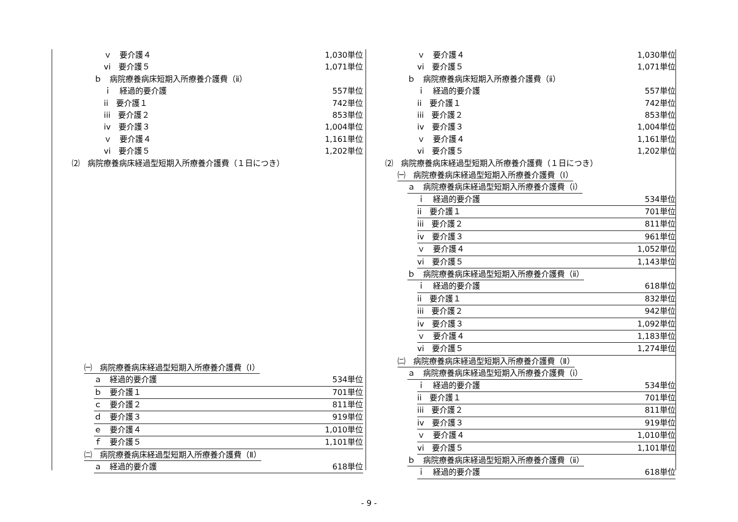ｖ　要介護４ 1,030単位
vi　要介護５ 1,071単位
ｂ　病院療養病床短期入所療養介護費（ⅱ）
ｉ　経過的要介護 557単位
ii　要介護１ 742単位
iii　要介護２ 853単位
iv　要介護３ 1,004単位
ｖ　要介護４ 1,161単位
vi　要介護５ 1,202単位
⑵　病院療養病床経過型短期入所療養介護費（１日につき）
㈠　病院療養病床経過型短期入所療養介護費（Ⅰ）
ａ　経過的要介護 534単位
ｂ　要介護１ 701単位
ｃ　要介護２ 811単位
ｄ　要介護３ 919単位
ｅ　要介護４ 1,010単位
ｆ　要介護５ 1,101単位
㈡　病院療養病床経過型短期入所療養介護費（Ⅱ）
ａ　経過的要介護 618単位
ｖ　要介護４ 1,030単位
vi　要介護５ 1,071単位
ｂ　病院療養病床短期入所療養介護費（ⅱ）
ｉ　経過的要介護 557単位
ii　要介護１ 742単位
iii　要介護２ 853単位
iv　要介護３ 1,004単位
ｖ　要介護４ 1,161単位
vi　要介護５ 1,202単位
⑵　病院療養病床経過型短期入所療養介護費（１日につき）
㈠　病院療養病床経過型短期入所療養介護費（Ⅰ）
ａ　病院療養病床経過型短期入所療養介護費（ⅰ）
ｉ　経過的要介護 534単位
ii　要介護１ 701単位
iii　要介護２ 811単位
iv　要介護３ 961単位
ｖ　要介護４ 1,052単位
vi　要介護５ 1,143単位
ｂ　病院療養病床経過型短期入所療養介護費（ⅱ）
ｉ　経過的要介護 618単位
ii　要介護１ 832単位
iii　要介護２ 942単位
iv　要介護３ 1,092単位
ｖ　要介護４ 1,183単位
vi　要介護５ 1,274単位
㈡　病院療養病床経過型短期入所療養介護費（Ⅱ）
ａ　病院療養病床経過型短期入所療養介護費（ⅰ）
ｉ　経過的要介護 534単位
ii　要介護１ 701単位
iii　要介護２ 811単位
iv　要介護３ 919単位
ｖ　要介護４ 1,010単位
vi　要介護５ 1,101単位
ｂ　病院療養病床経過型短期入所療養介護費（ⅱ）
ｉ　経過的要介護 618単位
- 9 -